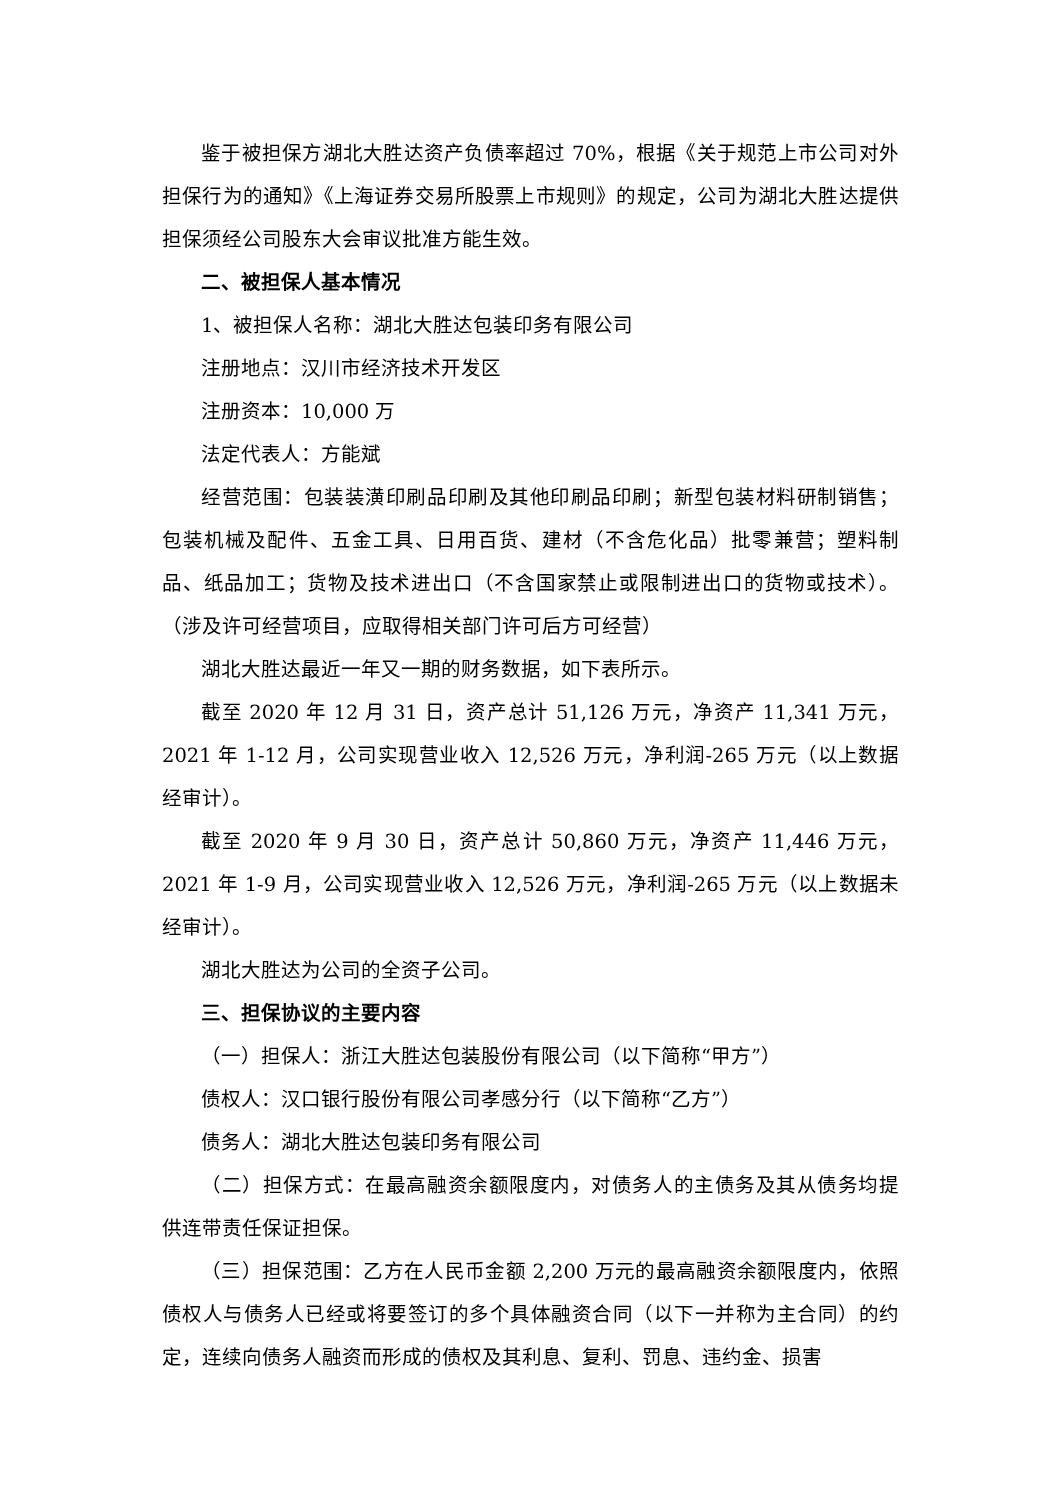鉴于被担保方湖北大胜达资产负债率超过 70%，根据《关于规范上市公司对外担保行为的通知》《上海证券交易所股票上市规则》的规定，公司为湖北大胜达提供担保须经公司股东大会审议批准方能生效。
二、被担保人基本情况
1、被担保人名称：湖北大胜达包装印务有限公司
注册地点：汉川市经济技术开发区
注册资本：10,000 万
法定代表人：方能斌
经营范围：包装装潢印刷品印刷及其他印刷品印刷；新型包装材料研制销售；包装机械及配件、五金工具、日用百货、建材（不含危化品）批零兼营；塑料制品、纸品加工；货物及技术进出口（不含国家禁止或限制进出口的货物或技术）。（涉及许可经营项目，应取得相关部门许可后方可经营）
湖北大胜达最近一年又一期的财务数据，如下表所示。
截至 2020 年 12 月 31 日，资产总计 51,126 万元，净资产 11,341 万元，2021 年 1-12 月，公司实现营业收入 12,526 万元，净利润-265 万元（以上数据经审计）。
截至 2020 年 9 月 30 日，资产总计 50,860 万元，净资产 11,446 万元，2021 年 1-9 月，公司实现营业收入 12,526 万元，净利润-265 万元（以上数据未经审计）。
湖北大胜达为公司的全资子公司。
三、担保协议的主要内容
（一）担保人：浙江大胜达包装股份有限公司（以下简称“甲方”）
债权人：汉口银行股份有限公司孝感分行（以下简称“乙方”）
债务人：湖北大胜达包装印务有限公司
（二）担保方式：在最高融资余额限度内，对债务人的主债务及其从债务均提供连带责任保证担保。
（三）担保范围：乙方在人民币金额 2,200 万元的最高融资余额限度内，依照债权人与债务人已经或将要签订的多个具体融资合同（以下一并称为主合同）的约定，连续向债务人融资而形成的债权及其利息、复利、罚息、违约金、损害